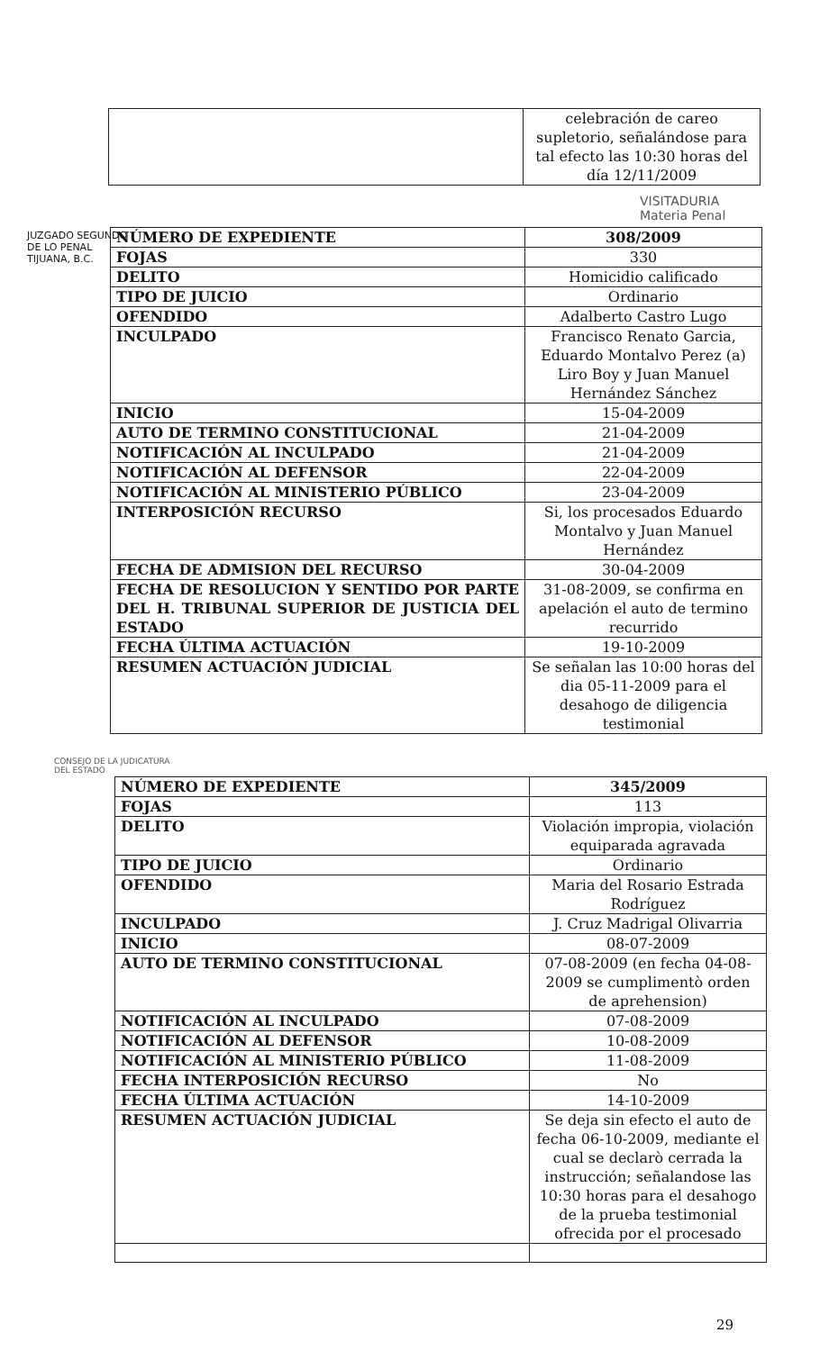| | celebración de careo supletorio, señalándose para tal efecto las 10:30 horas del día 12/11/2009 |
VISITADURIA
Materia Penal
JUZGADO SEGUNDO
DE LO PENAL
TIJUANA, B.C.
| NÚMERO DE EXPEDIENTE | 308/2009 |
| FOJAS | 330 |
| DELITO | Homicidio calificado |
| TIPO DE JUICIO | Ordinario |
| OFENDIDO | Adalberto Castro Lugo |
| INCULPADO | Francisco Renato Garcia, Eduardo Montalvo Perez (a) Liro Boy y Juan Manuel Hernández Sánchez |
| INICIO | 15-04-2009 |
| AUTO DE TERMINO CONSTITUCIONAL | 21-04-2009 |
| NOTIFICACIÓN AL INCULPADO | 21-04-2009 |
| NOTIFICACIÓN AL DEFENSOR | 22-04-2009 |
| NOTIFICACIÓN AL MINISTERIO PÚBLICO | 23-04-2009 |
| INTERPOSICIÓN RECURSO | Si, los procesados Eduardo Montalvo y Juan Manuel Hernández |
| FECHA DE ADMISION DEL RECURSO | 30-04-2009 |
| FECHA DE RESOLUCION Y SENTIDO POR PARTE DEL H. TRIBUNAL SUPERIOR DE JUSTICIA DEL ESTADO | 31-08-2009, se confirma en apelación el auto de termino recurrido |
| FECHA ÚLTIMA ACTUACIÓN | 19-10-2009 |
| RESUMEN ACTUACIÓN JUDICIAL | Se señalan las 10:00 horas del dia 05-11-2009 para el desahogo de diligencia testimonial |
CONSEJO DE LA JUDICATURA
DEL ESTADO
| NÚMERO DE EXPEDIENTE | 345/2009 |
| FOJAS | 113 |
| DELITO | Violación impropia, violación equiparada agravada |
| TIPO DE JUICIO | Ordinario |
| OFENDIDO | Maria del Rosario Estrada Rodríguez |
| INCULPADO | J. Cruz Madrigal Olivarria |
| INICIO | 08-07-2009 |
| AUTO DE TERMINO CONSTITUCIONAL | 07-08-2009 (en fecha 04-08-2009 se cumplimentò orden de aprehension) |
| NOTIFICACIÓN AL INCULPADO | 07-08-2009 |
| NOTIFICACIÓN AL DEFENSOR | 10-08-2009 |
| NOTIFICACIÓN AL MINISTERIO PÚBLICO | 11-08-2009 |
| FECHA INTERPOSICIÓN RECURSO | No |
| FECHA ÚLTIMA ACTUACIÓN | 14-10-2009 |
| RESUMEN ACTUACIÓN JUDICIAL | Se deja sin efecto el auto de fecha 06-10-2009, mediante el cual se declarò cerrada la instrucción; señalandose las 10:30 horas para el desahogo de la prueba testimonial ofrecida por el procesado |
29